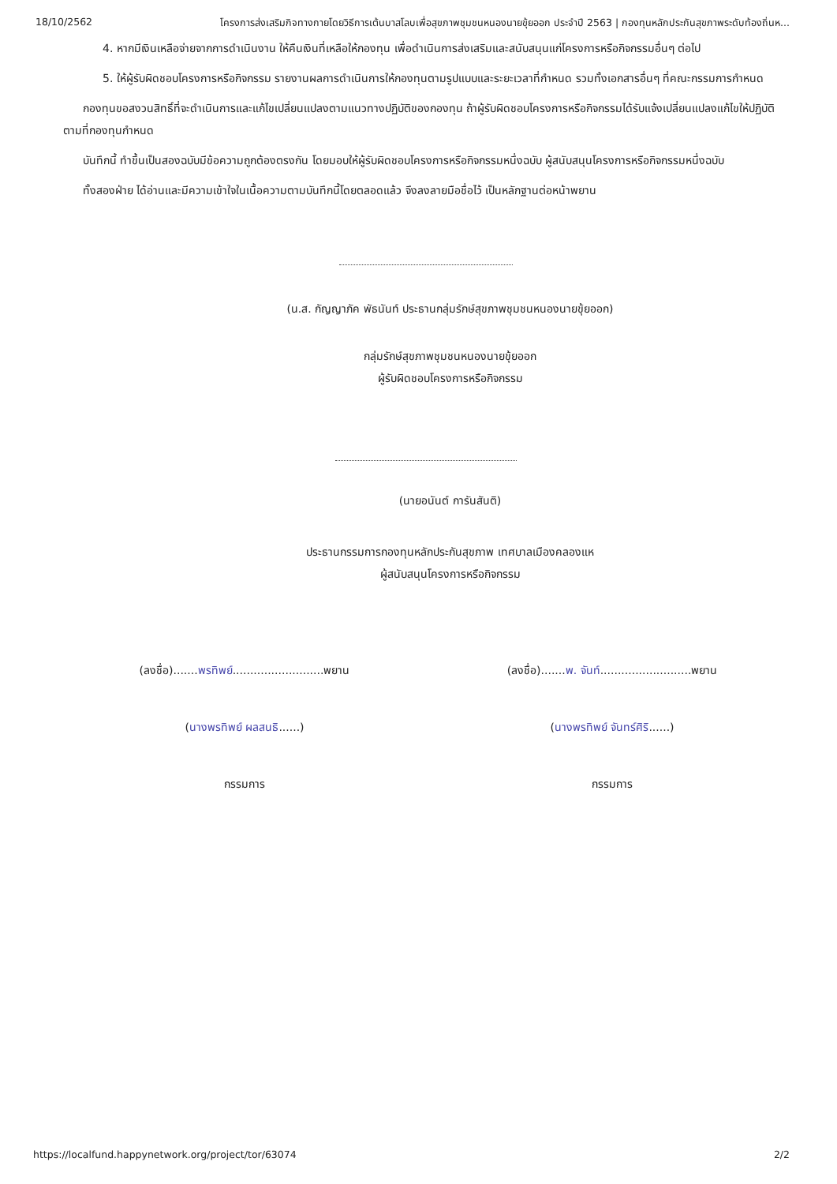18/10/2562 โครงการส่งเสริมกิจทางกายโดยวิธีการเต้นบาสโลบเพื่อสุขภาพชุมชนหนองนายขุ้ยออก ประจำปี 2563 | กองทุนหลักประกันสุขภาพระดับท้องถิ่นห...
4. หากมีเงินเหลือจ่ายจากการดำเนินงาน ให้คืนเงินที่เหลือให้กองทุน เพื่อดำเนินการส่งเสริมและสนับสนุนแก่โครงการหรือกิจกรรมอื่นๆ ต่อไป
5. ให้ผู้รับผิดชอบโครงการหรือกิจกรรม รายงานผลการดำเนินการให้กองทุนตามรูปแบบและระยะเวลาที่กำหนด รวมทั้งเอกสารอื่นๆ ที่คณะกรรมการกำหนด
กองทุนขอสงวนสิทธิ์ที่จะดำเนินการและแก้ไขเปลี่ยนแปลงตามแนวทางปฏิบัติของกองทุน ถ้าผู้รับผิดชอบโครงการหรือกิจกรรมได้รับแจ้งเปลี่ยนแปลงแก้ไขให้ปฏิบัติตามที่กองทุนกำหนด
บันทึกนี้ ทำขึ้นเป็นสองฉบับมีข้อความถูกต้องตรงกัน โดยมอบให้ผู้รับผิดชอบโครงการหรือกิจกรรมหนึ่งฉบับ ผู้สนับสนุนโครงการหรือกิจกรรมหนึ่งฉบับ
ทั้งสองฝ่าย ได้อ่านและมีความเข้าใจในเนื้อความตามบันทึกนี้โดยตลอดแล้ว จึงลงลายมือชื่อไว้ เป็นหลักฐานต่อหน้าพยาน
(น.ส. กัญญาภัค พัธนันท์ ประธานกลุ่มรักษ์สุขภาพชุมชนหนองนายขุ้ยออก)
กลุ่มรักษ์สุขภาพชุมชนหนองนายขุ้ยออก
ผู้รับผิดชอบโครงการหรือกิจกรรม
(นายอนันต์ การันสันติ)
ประธานกรรมการกองทุนหลักประกันสุขภาพ เทศบาลเมืองคลองแห
ผู้สนับสนุนโครงการหรือกิจกรรม
(ลงชื่อ).......พรทิพย์..........................พยาน
(นางพรทิพย์ ผลสนธิ......)
กรรมการ
(ลงชื่อ).......พ. จันท์..........................พยาน
(นางพรทิพย์ จันทร์ศิริ......)
กรรมการ
https://localfund.happynetwork.org/project/tor/63074 2/2